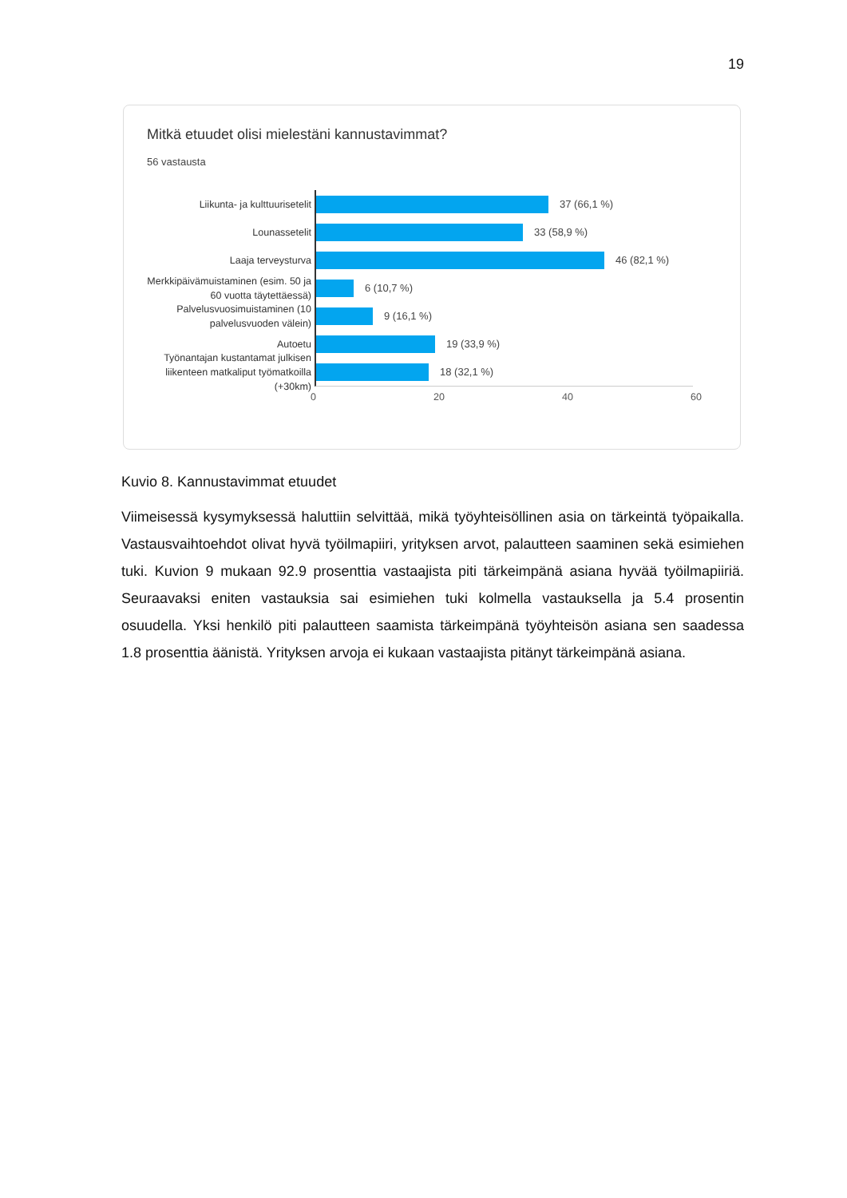19
Mitkä etuudet olisi mielestäni kannustavimmat?
56 vastausta
Liikunta- ja kulttuurisetelit
Lounassetelit
Laaja terveysturva
Merkkipäivämuistaminen (esim. 50 ja 60 vuotta täytettäessä)
Palvelusvuosimuistaminen (10 palvelusvuoden välein)
Autoetu
Työnantajan kustantamat julkisen liikenteen matkaliput työmatkoilla (+30km)
37 (66,1 %)
33 (58,9 %)
46 (82,1 %)
6 (10,7 %)
9 (16,1 %)
19 (33,9 %)
18 (32,1 %)
0 20 40 60
Kuvio 8. Kannustavimmat etuudet
Viimeisessä kysymyksessä haluttiin selvittää, mikä työyhteisöllinen asia on tärkeintä työpaikalla. Vastausvaihtoehdot olivat hyvä työilmapiiri, yrityksen arvot, palautteen saaminen sekä esimiehen tuki. Kuvion 9 mukaan 92.9 prosenttia vastaajista piti tärkeimpänä asiana hyvää työilmapiiriä. Seuraavaksi eniten vastauksia sai esimiehen tuki kolmella vastauksella ja 5.4 prosentin osuudella. Yksi henkilö piti palautteen saamista tärkeimpänä työyhteisön asiana sen saadessa 1.8 prosenttia äänistä. Yrityksen arvoja ei kukaan vastaajista pitänyt tärkeimpänä asiana.